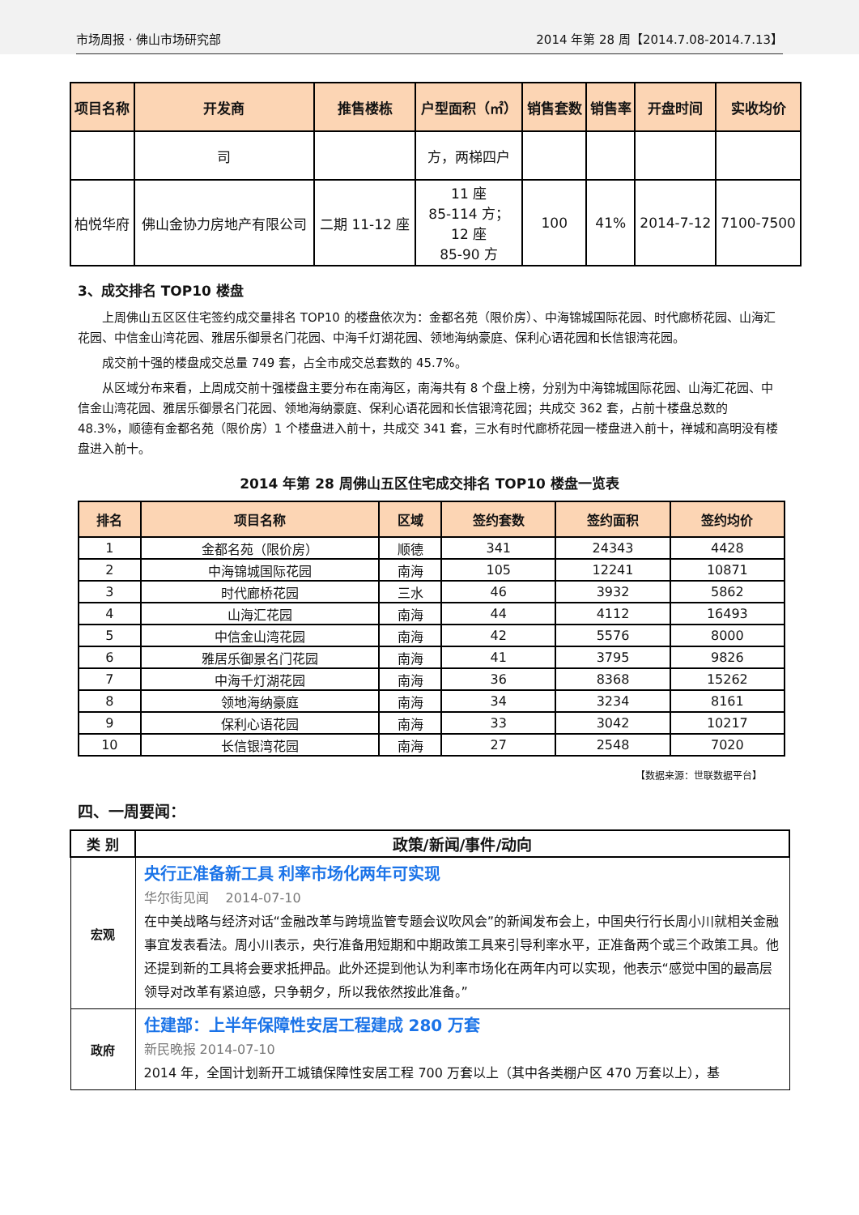市场周报 · 佛山市场研究部
2014 年第 28 周【2014.7.08-2014.7.13】
| 项目名称 | 开发商 | 推售楼栋 | 户型面积（㎡） | 销售套数 | 销售率 | 开盘时间 | 实收均价 |
| --- | --- | --- | --- | --- | --- | --- | --- |
| | 司 | | 方，两梯四户 | | | | |
| 柏悦华府 | 佛山金协力房地产有限公司 | 二期 11-12 座 | 11 座 85-114 方； 12 座 85-90 方 | 100 | 41% | 2014-7-12 | 7100-7500 |
3、成交排名 TOP10 楼盘
上周佛山五区区住宅签约成交量排名 TOP10 的楼盘依次为：金都名苑（限价房）、中海锦城国际花园、时代廊桥花园、山海汇花园、中信金山湾花园、雅居乐御景名门花园、中海千灯湖花园、领地海纳豪庭、保利心语花园和长信银湾花园。
成交前十强的楼盘成交总量 749 套，占全市成交总套数的 45.7%。
从区域分布来看，上周成交前十强楼盘主要分布在南海区，南海共有 8 个盘上榜，分别为中海锦城国际花园、山海汇花园、中信金山湾花园、雅居乐御景名门花园、领地海纳豪庭、保利心语花园和长信银湾花园；共成交 362 套，占前十楼盘总数的 48.3%，顺德有金都名苑（限价房）1 个楼盘进入前十，共成交 341 套，三水有时代廊桥花园一楼盘进入前十，禅城和高明没有楼盘进入前十。
2014 年第 28 周佛山五区住宅成交排名 TOP10 楼盘一览表
| 排名 | 项目名称 | 区域 | 签约套数 | 签约面积 | 签约均价 |
| --- | --- | --- | --- | --- | --- |
| 1 | 金都名苑（限价房） | 顺德 | 341 | 24343 | 4428 |
| 2 | 中海锦城国际花园 | 南海 | 105 | 12241 | 10871 |
| 3 | 时代廊桥花园 | 三水 | 46 | 3932 | 5862 |
| 4 | 山海汇花园 | 南海 | 44 | 4112 | 16493 |
| 5 | 中信金山湾花园 | 南海 | 42 | 5576 | 8000 |
| 6 | 雅居乐御景名门花园 | 南海 | 41 | 3795 | 9826 |
| 7 | 中海千灯湖花园 | 南海 | 36 | 8368 | 15262 |
| 8 | 领地海纳豪庭 | 南海 | 34 | 3234 | 8161 |
| 9 | 保利心语花园 | 南海 | 33 | 3042 | 10217 |
| 10 | 长信银湾花园 | 南海 | 27 | 2548 | 7020 |
【数据来源：世联数据平台】
四、一周要闻：
| 类 别 | 政策/新闻/事件/动向 |
| --- | --- |
| 宏观 | 央行正准备新工具 利率市场化两年可实现 华尔街见闻 2014-07-10 在中美战略与经济对话“金融改革与跨境监管专题会议吹风会”的新闻发布会上，中国央行行长周小川就相关金融事宜发表看法。周小川表示，央行准备用短期和中期政策工具来引导利率水平，正准备两个或三个政策工具。他还提到新的工具将会要求抵押品。此外还提到他认为利率市场化在两年内可以实现，他表示“感觉中国的最高层领导对改革有紧迫感，只争朝夕，所以我依然按此准备。” |
| 政府 | 住建部：上半年保障性安居工程建成 280 万套 新民晚报 2014-07-10 2014 年，全国计划新开工城镇保障性安居工程 700 万套以上（其中各类棚户区 470 万套以上），基 |